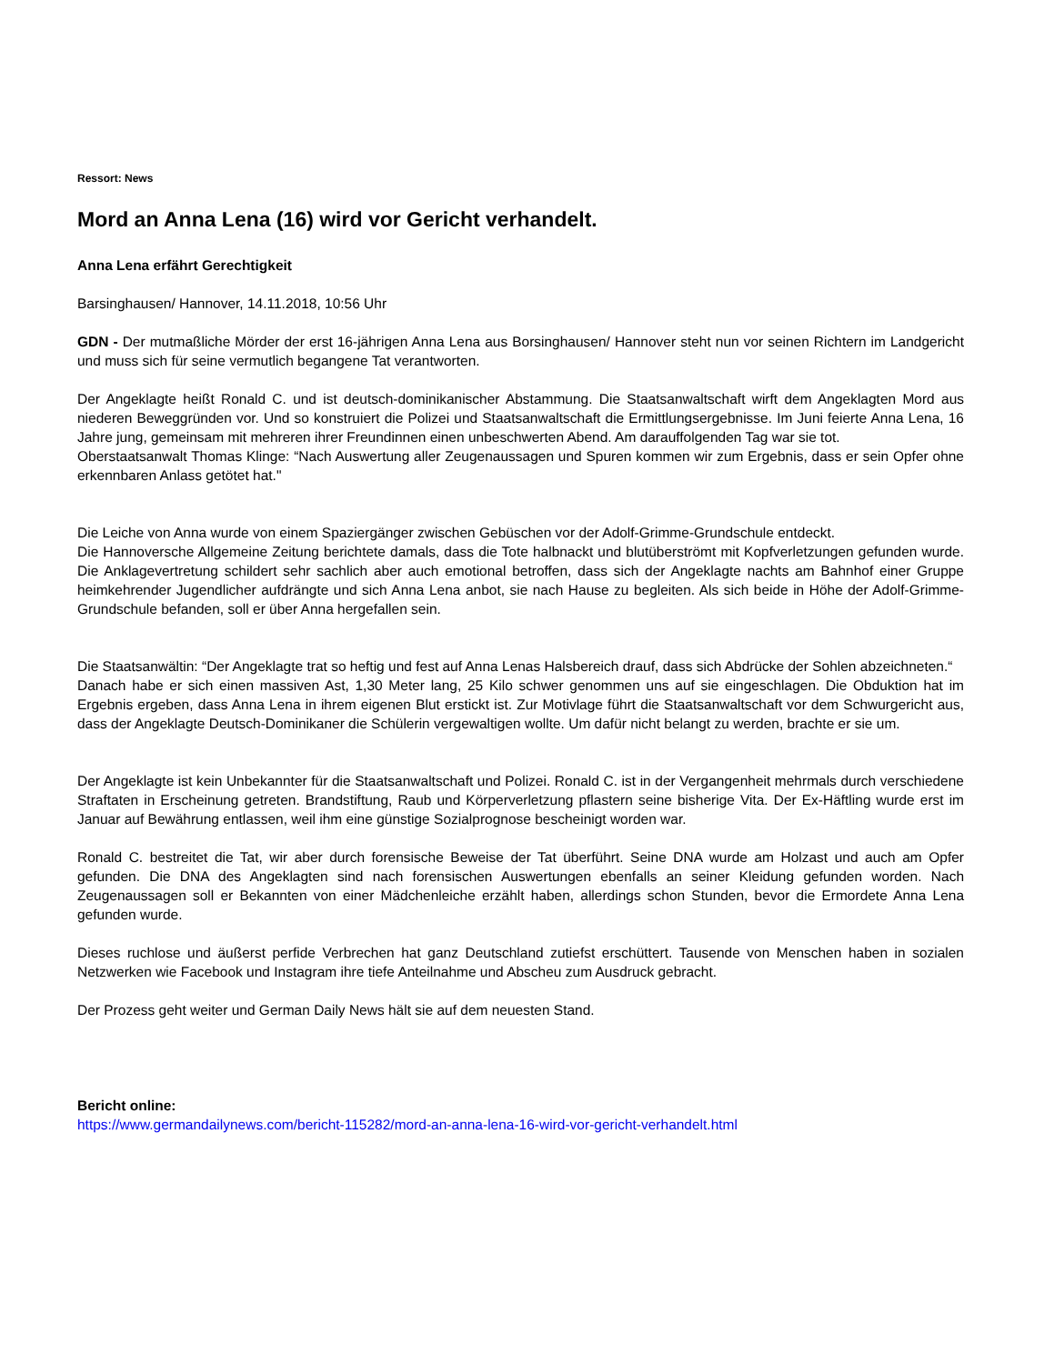Ressort: News
Mord an Anna Lena (16) wird vor Gericht verhandelt.
Anna Lena erfährt Gerechtigkeit
Barsinghausen/ Hannover, 14.11.2018, 10:56 Uhr
GDN - Der mutmaßliche Mörder der erst 16-jährigen Anna Lena aus Borsinghausen/ Hannover steht nun vor seinen Richtern im Landgericht und muss sich für seine vermutlich begangene Tat verantworten.
Der Angeklagte heißt Ronald C. und ist deutsch-dominikanischer Abstammung. Die Staatsanwaltschaft wirft dem Angeklagten Mord aus niederen Beweggründen vor. Und so konstruiert die Polizei und Staatsanwaltschaft die Ermittlungsergebnisse. Im Juni feierte Anna Lena, 16 Jahre jung, gemeinsam mit mehreren ihrer Freundinnen einen unbeschwerten Abend. Am darauffolgenden Tag war sie tot.
Oberstaatsanwalt Thomas Klinge: “Nach Auswertung aller Zeugenaussagen und Spuren kommen wir zum Ergebnis, dass er sein Opfer ohne erkennbaren Anlass getötet hat."
Die Leiche von Anna wurde von einem Spaziergänger zwischen Gebüschen vor der Adolf-Grimme-Grundschule entdeckt.
Die Hannoversche Allgemeine Zeitung berichtete damals, dass die Tote halbnackt und blutüberströmt mit Kopfverletzungen gefunden wurde. Die Anklagevertretung schildert sehr sachlich aber auch emotional betroffen, dass sich der Angeklagte nachts am Bahnhof einer Gruppe heimkehrender Jugendlicher aufdrängte und sich Anna Lena anbot, sie nach Hause zu begleiten. Als sich beide in Höhe der Adolf-Grimme-Grundschule befanden, soll er über Anna hergefallen sein.
Die Staatsanwältin: “Der Angeklagte trat so heftig und fest auf Anna Lenas Halsbereich drauf, dass sich Abdrücke der Sohlen abzeichneten.“
Danach habe er sich einen massiven Ast, 1,30 Meter lang, 25 Kilo schwer genommen uns auf sie eingeschlagen. Die Obduktion hat im Ergebnis ergeben, dass Anna Lena in ihrem eigenen Blut erstickt ist. Zur Motivlage führt die Staatsanwaltschaft vor dem Schwurgericht aus, dass der Angeklagte Deutsch-Dominikaner die Schülerin vergewaltigen wollte. Um dafür nicht belangt zu werden, brachte er sie um.
Der Angeklagte ist kein Unbekannter für die Staatsanwaltschaft und Polizei. Ronald C. ist in der Vergangenheit mehrmals durch verschiedene Straftaten in Erscheinung getreten. Brandstiftung, Raub und Körperverletzung pflastern seine bisherige Vita. Der Ex-Häftling wurde erst im Januar auf Bewährung entlassen, weil ihm eine günstige Sozialprognose bescheinigt worden war.
Ronald C. bestreitet die Tat, wir aber durch forensische Beweise der Tat überführt. Seine DNA wurde am Holzast und auch am Opfer gefunden. Die DNA des Angeklagten sind nach forensischen Auswertungen ebenfalls an seiner Kleidung gefunden worden. Nach Zeugenaussagen soll er Bekannten von einer Mädchenleiche erzählt haben, allerdings schon Stunden, bevor die Ermordete Anna Lena gefunden wurde.
Dieses ruchlose und äußerst perfide Verbrechen hat ganz Deutschland zutiefst erschüttert. Tausende von Menschen haben in sozialen Netzwerken wie Facebook und Instagram ihre tiefe Anteilnahme und Abscheu zum Ausdruck gebracht.
Der Prozess geht weiter und German Daily News hält sie auf dem neuesten Stand.
Bericht online:
https://www.germandailynews.com/bericht-115282/mord-an-anna-lena-16-wird-vor-gericht-verhandelt.html